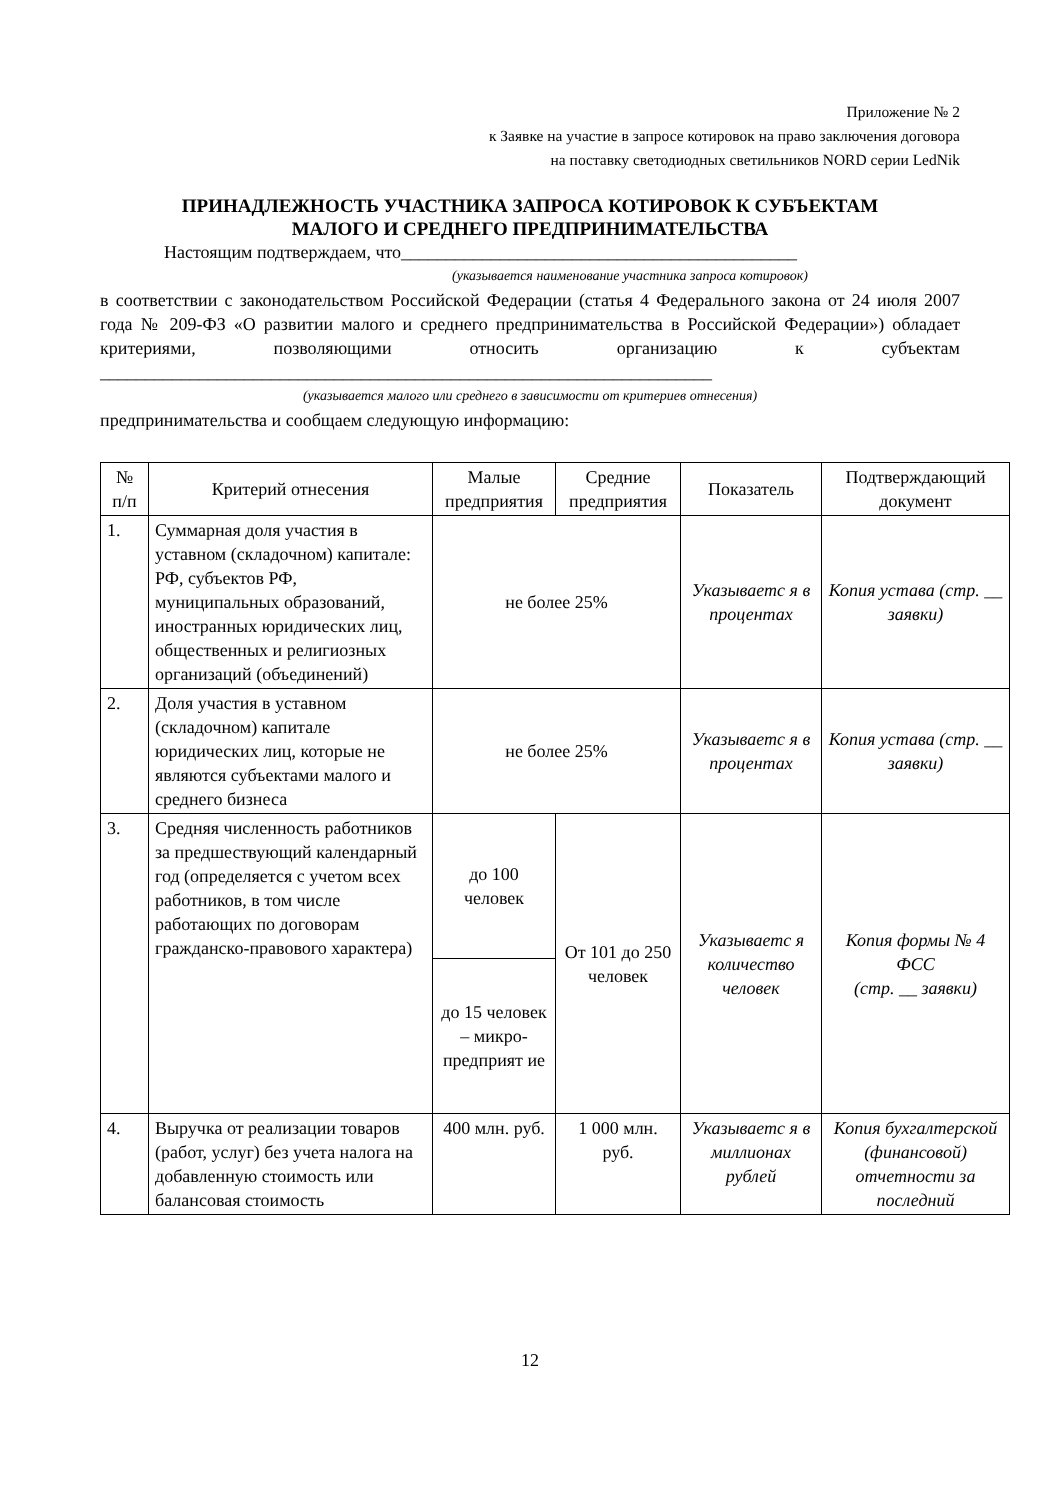Приложение № 2
к Заявке на участие в запросе котировок на право заключения договора
на поставку светодиодных светильников NORD серии LedNik
ПРИНАДЛЕЖНОСТЬ УЧАСТНИКА ЗАПРОСА КОТИРОВОК К СУБЪЕКТАМ
МАЛОГО И СРЕДНЕГО ПРЕДПРИНИМАТЕЛЬСТВА
Настоящим подтверждаем, что____________________________________________
(указывается наименование участника запроса котировок)
в соответствии с законодательством Российской Федерации (статья 4 Федерального закона от 24 июля 2007 года № 209-ФЗ «О развитии малого и среднего предпринимательства в Российской Федерации») обладает критериями, позволяющими относить организацию к субъектам ____________________________________________________________________
(указывается малого или среднего в зависимости от критериев отнесения)
предпринимательства и сообщаем следующую информацию:
| № п/п | Критерий отнесения | Малые предприятия | Средние предприятия | Показатель | Подтверждающий документ |
| --- | --- | --- | --- | --- | --- |
| 1. | Суммарная доля участия в уставном (складочном) капитале: РФ, субъектов РФ, муниципальных образований, иностранных юридических лиц, общественных и религиозных организаций (объединений) | не более 25% | | Указываетс я в процентах | Копия устава (стр. __ заявки) |
| 2. | Доля участия в уставном (складочном) капитале юридических лиц, которые не являются субъектами малого и среднего бизнеса | не более 25% | | Указываетс я в процентах | Копия устава (стр. __ заявки) |
| 3. | Средняя численность работников за предшествующий календарный год (определяется с учетом всех работников, в том числе работающих по договорам гражданско-правового характера) | до 100 человек | От 101 до 250 человек | Указываетс я количество человек | Копия формы № 4 ФСС (стр. __ заявки) |
| | | до 15 человек – микро-предприят ие | | | |
| 4. | Выручка от реализации товаров (работ, услуг) без учета налога на добавленную стоимость или балансовая стоимость | 400 млн. руб. | 1 000 млн. руб. | Указываетс я в миллионах рублей | Копия бухгалтерской (финансовой) отчетности за последний |
12